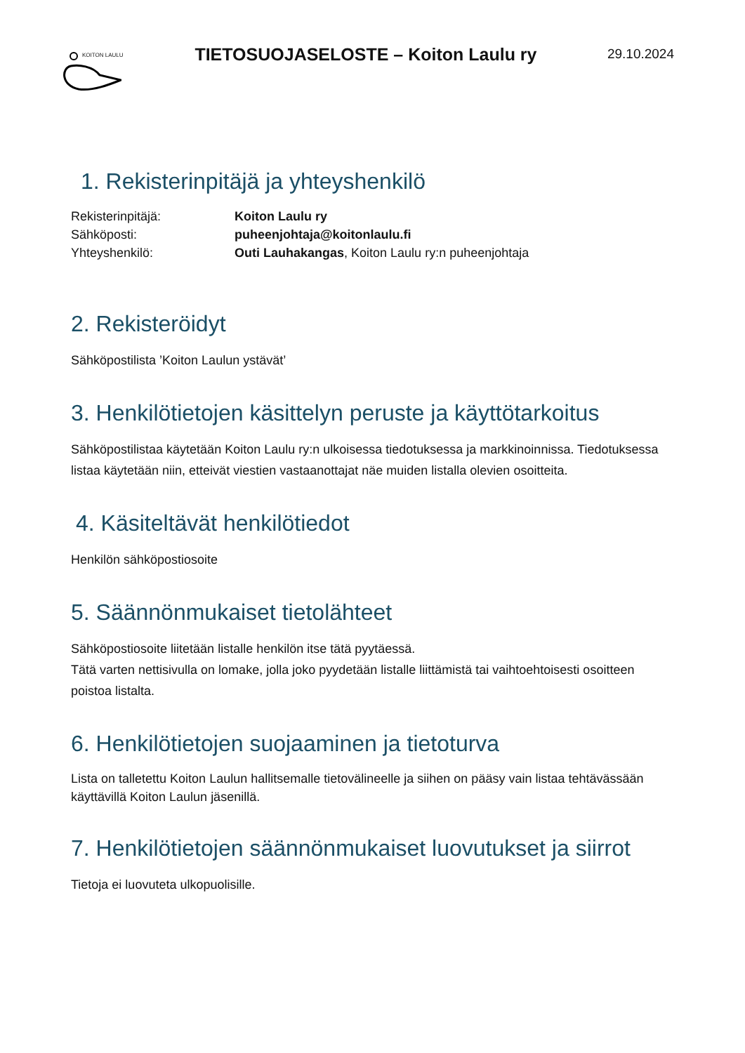KOITON LAULU
TIETOSUOJASELOSTE – Koiton Laulu ry
29.10.2024
1. Rekisterinpitäjä ja yhteyshenkilö
Rekisterinpitäjä:
Koiton Laulu ry
Sähköposti:
puheenjohtaja@koitonlaulu.fi
Yhteyshenkilö:
Outi Lauhakangas, Koiton Laulu ry:n puheenjohtaja
2. Rekisteröidyt
Sähköpostilista ’Koiton Laulun ystävät’
3. Henkilötietojen käsittelyn peruste ja käyttötarkoitus
Sähköpostilistaa käytetään Koiton Laulu ry:n ulkoisessa tiedotuksessa ja markkinoinnissa. Tiedotuksessa listaa käytetään niin, etteivät viestien vastaanottajat näe muiden listalla olevien osoitteita.
4. Käsiteltävät henkilötiedot
Henkilön sähköpostiosoite
5. Säännönmukaiset tietolähteet
Sähköpostiosoite liitetään listalle henkilön itse tätä pyytäessä.
Tätä varten nettisivulla on lomake, jolla joko pyydetään listalle liittämistä tai vaihtoehtoisesti osoitteen poistoa listalta.
6. Henkilötietojen suojaaminen ja tietoturva
Lista on talletettu Koiton Laulun hallitsemalle tietovälineelle ja siihen on pääsy vain listaa tehtävässään käyttävillä Koiton Laulun jäsenillä.
7. Henkilötietojen säännönmukaiset luovutukset ja siirrot
Tietoja ei luovuteta ulkopuolisille.